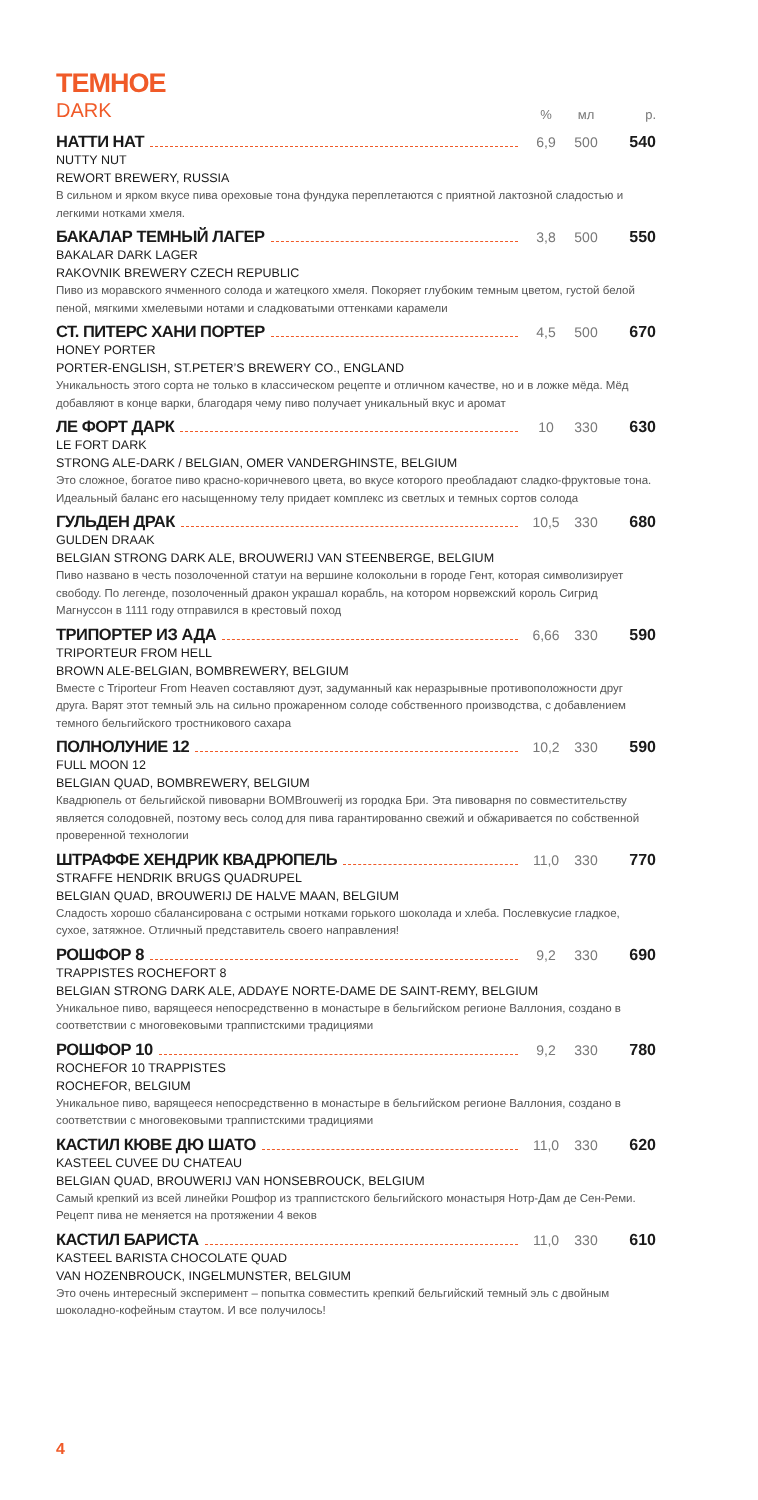ТЕМНОЕ
DARK% мл р.
НАТТИ НАТ 6,9 500 540
NUTTY NUT
REWORT BREWERY, RUSSIA
В сильном и ярком вкусе пива ореховые тона фундука переплетаются с приятной лактозной сладостью и легкими нотками хмеля.
БАКАЛАР ТЕМНЫЙ ЛАГЕР 3,8 500 550
BAKALAR DARK LAGER
RAKOVNIK BREWERY CZECH REPUBLIC
Пиво из моравского ячменного солода и жатецкого хмеля. Покоряет глубоким темным цветом, густой белой пеной, мягкими хмелевыми нотами и сладковатыми оттенками карамели
СТ. ПИТЕРС ХАНИ ПОРТЕР 4,5 500 670
HONEY PORTER
PORTER-ENGLISH, ST.PETER’S BREWERY CO., ENGLAND
Уникальность этого сорта не только в классическом рецепте и отличном качестве, но и в ложке мёда. Мёд добавляют в конце варки, благодаря чему пиво получает уникальный вкус и аромат
ЛЕ ФОРТ ДАРК 10 330 630
LE FORT DARK
STRONG ALE-DARK / BELGIAN, OMER VANDERGHINSTE, BELGIUM
Это сложное, богатое пиво красно-коричневого цвета, во вкусе которого преобладают сладко-фруктовые тона. Идеальный баланс его насыщенному телу придает комплекс из светлых и темных сортов солода
ГУЛЬДЕН ДРАК 10,5 330 680
GULDEN DRAAK
BELGIAN STRONG DARK ALE, BROUWERIJ VAN STEENBERGE, BELGIUM
Пиво названо в честь позолоченной статуи на вершине колокольни в городе Гент, которая символизирует свободу. По легенде, позолоченный дракон украшал корабль, на котором норвежский король Сигрид Магнуссон в 1111 году отправился в крестовый поход
ТРИПОРТЕР ИЗ АДА 6,66 330 590
TRIPORTEUR FROM HELL
BROWN ALE-BELGIAN, BOMBREWERY, BELGIUM
Вместе с Triporteur From Heaven составляют дуэт, задуманный как неразрывные противоположности друг друга. Варят этот темный эль на сильно прожаренном солоде собственного производства, с добавлением темного бельгийского тростникового сахара
ПОЛНОЛУНИЕ 12 10,2 330 590
FULL MOON 12
BELGIAN QUAD, BOMBREWERY, BELGIUM
Квадрюпель от бельгийской пивоварни BOMBrouwerij из городка Бри. Эта пивоварня по совместительству является солодовней, поэтому весь солод для пива гарантированно свежий и обжаривается по собственной проверенной технологии
ШТРАФФЕ ХЕНДРИК КВАДРЮПЕЛЬ 11,0 330 770
STRAFFE HENDRIK BRUGS QUADRUPEL
BELGIAN QUAD, BROUWERIJ DE HALVE MAAN, BELGIUM
Сладость хорошо сбалансирована с острыми нотками горького шоколада и хлеба. Послевкусие гладкое, сухое, затяжное. Отличный представитель своего направления!
РОШФОР 8 9,2 330 690
TRAPPISTES ROCHEFORT 8
BELGIAN STRONG DARK ALE, ADDAYE NORTE-DAME DE SAINT-REMY, BELGIUM
Уникальное пиво, варящееся непосредственно в монастыре в бельгийском регионе Валлония, создано в соответствии с многовековыми траппистскими традициями
РОШФОР 10 9,2 330 780
ROCHEFOR 10 TRAPPISTES
ROCHEFOR, BELGIUM
Уникальное пиво, варящееся непосредственно в монастыре в бельгийском регионе Валлония, создано в соответствии с многовековыми траппистскими традициями
КАСТИЛ КЮВЕ ДЮ ШАТО 11,0 330 620
KASTEEL CUVEE DU CHATEAU
BELGIAN QUAD, BROUWERIJ VAN HONSEBROUCK, BELGIUM
Самый крепкий из всей линейки Рошфор из траппистского бельгийского монастыря Нотр-Дам де Сен-Реми. Рецепт пива не меняется на протяжении 4 веков
КАСТИЛ БАРИСТА 11,0 330 610
KASTEEL BARISTA CHOCOLATE QUAD
VAN HOZENBROUCK, INGELMUNSTER, BELGIUM
Это очень интересный эксперимент – попытка совместить крепкий бельгийский темный эль с двойным шоколадно-кофейным стаутом. И все получилось!
4